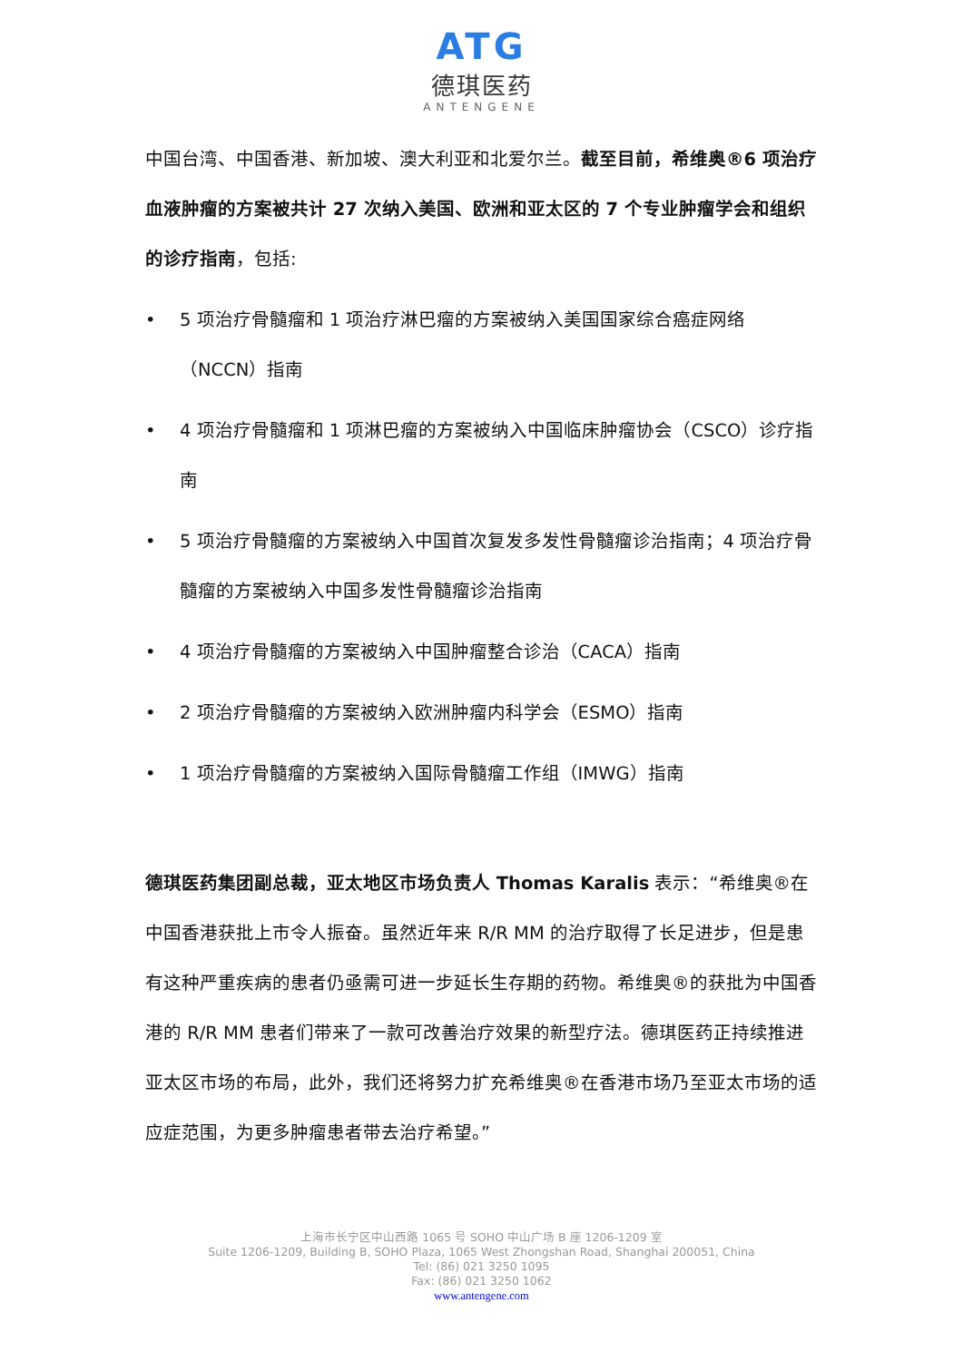ATG
德琪医药
ANTENGENE
中国台湾、中国香港、新加坡、澳大利亚和北爱尔兰。截至目前，希维奥®6 项治疗血液肿瘤的方案被共计 27 次纳入美国、欧洲和亚太区的 7 个专业肿瘤学会和组织的诊疗指南，包括:
• 5 项治疗骨髓瘤和 1 项治疗淋巴瘤的方案被纳入美国国家综合癌症网络（NCCN）指南
• 4 项治疗骨髓瘤和 1 项淋巴瘤的方案被纳入中国临床肿瘤协会（CSCO）诊疗指南
• 5 项治疗骨髓瘤的方案被纳入中国首次复发多发性骨髓瘤诊治指南；4 项治疗骨髓瘤的方案被纳入中国多发性骨髓瘤诊治指南
• 4 项治疗骨髓瘤的方案被纳入中国肿瘤整合诊治（CACA）指南
• 2 项治疗骨髓瘤的方案被纳入欧洲肿瘤内科学会（ESMO）指南
• 1 项治疗骨髓瘤的方案被纳入国际骨髓瘤工作组（IMWG）指南
德琪医药集团副总裁，亚太地区市场负责人 Thomas Karalis 表示：“希维奥®在中国香港获批上市令人振奋。虽然近年来 R/R MM 的治疗取得了长足进步，但是患有这种严重疾病的患者仍亟需可进一步延长生存期的药物。希维奥®的获批为中国香港的 R/R MM 患者们带来了一款可改善治疗效果的新型疗法。德琪医药正持续推进亚太区市场的布局，此外，我们还将努力扩充希维奥®在香港市场乃至亚太市场的适应症范围，为更多肿瘤患者带去治疗希望。”
上海市长宁区中山西路 1065 号 SOHO 中山广场 B 座 1206-1209 室
Suite 1206-1209, Building B, SOHO Plaza, 1065 West Zhongshan Road, Shanghai 200051, China
Tel: (86) 021 3250 1095
Fax: (86) 021 3250 1062
www.antengene.com